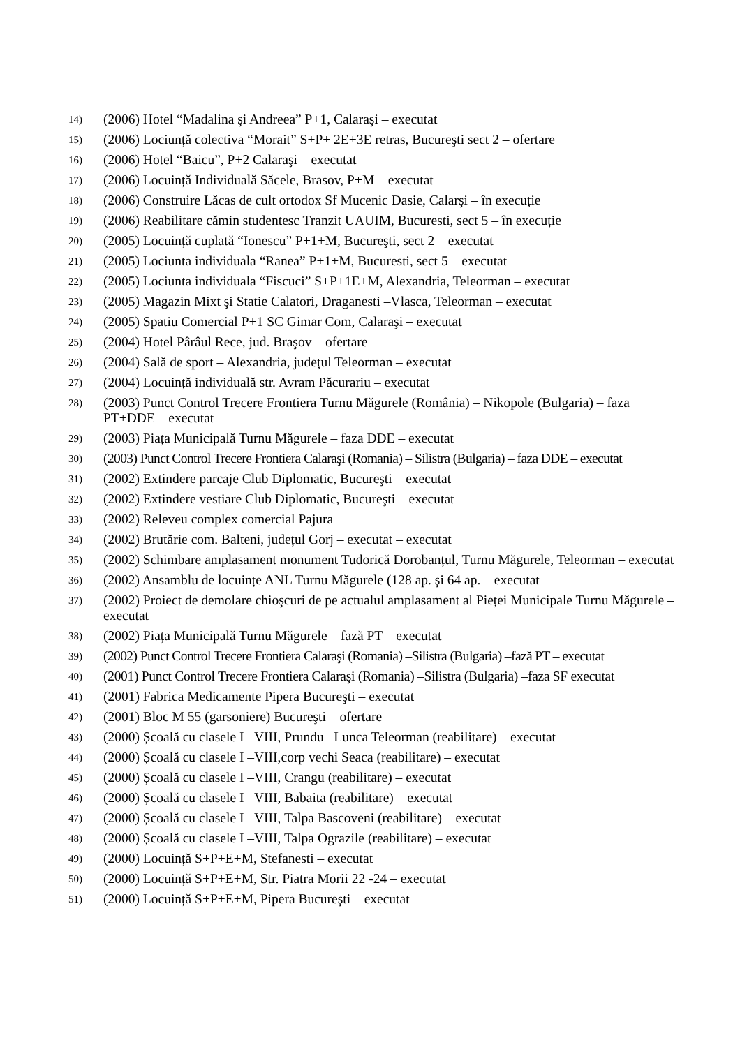14) (2006) Hotel “Madalina şi Andreea” P+1, Calaraşi – executat
15) (2006) Lociunță colectiva “Morait” S+P+ 2E+3E retras, Bucureşti sect 2 – ofertare
16) (2006) Hotel “Baicu”, P+2 Calaraşi – executat
17) (2006) Locuință Individuală Săcele, Brasov, P+M – executat
18) (2006) Construire Lăcas de cult ortodox Sf Mucenic Dasie, Calarşi – în execuție
19) (2006) Reabilitare cămin studentesc Tranzit UAUIM, Bucuresti, sect 5 – în execuție
20) (2005) Locuință cuplată “Ionescu” P+1+M, Bucureşti, sect 2 – executat
21) (2005) Lociunta individuala “Ranea” P+1+M, Bucuresti, sect 5 – executat
22) (2005) Lociunta individuala “Fiscuci” S+P+1E+M, Alexandria, Teleorman – executat
23) (2005) Magazin Mixt şi Statie Calatori, Draganesti –Vlasca, Teleorman – executat
24) (2005) Spatiu Comercial P+1 SC Gimar Com, Calaraşi – executat
25) (2004) Hotel Pârâul Rece, jud. Braşov – ofertare
26) (2004) Sală de sport – Alexandria, județul Teleorman – executat
27) (2004) Locuință individuală str. Avram Păcurariu – executat
28) (2003) Punct Control Trecere Frontiera Turnu Măgurele (România) – Nikopole (Bulgaria) – faza PT+DDE – executat
29) (2003) Piața Municipală Turnu Măgurele – faza DDE – executat
30) (2003) Punct Control Trecere Frontiera Calaraşi (Romania) – Silistra (Bulgaria) – faza DDE – executat
31) (2002) Extindere parcaje Club Diplomatic, Bucureşti – executat
32) (2002) Extindere vestiare Club Diplomatic, Bucureşti – executat
33) (2002) Releveu complex comercial Pajura
34) (2002) Brutărie com. Balteni, județul Gorj – executat – executat
35) (2002) Schimbare amplasament monument Tudorică Dorobanțul, Turnu Măgurele, Teleorman – executat
36) (2002) Ansamblu de locuințe ANL Turnu Măgurele (128 ap. şi 64 ap. – executat
37) (2002) Proiect de demolare chioşcuri de pe actualul amplasament al Pieței Municipale Turnu Măgurele – executat
38) (2002) Piața Municipală Turnu Măgurele – fază PT – executat
39) (2002) Punct Control Trecere Frontiera Calaraşi (Romania) –Silistra (Bulgaria) –fază PT – executat
40) (2001) Punct Control Trecere Frontiera Calaraşi (Romania) –Silistra (Bulgaria) –faza SF executat
41) (2001) Fabrica Medicamente Pipera Bucureşti – executat
42) (2001) Bloc M 55 (garsoniere) Bucureşti – ofertare
43) (2000) Școală cu clasele I –VIII, Prundu –Lunca Teleorman (reabilitare) – executat
44) (2000) Școală cu clasele I –VIII,corp vechi Seaca (reabilitare) – executat
45) (2000) Școală cu clasele I –VIII, Crangu (reabilitare) – executat
46) (2000) Școală cu clasele I –VIII, Babaita (reabilitare) – executat
47) (2000) Școală cu clasele I –VIII, Talpa Bascoveni (reabilitare) – executat
48) (2000) Școală cu clasele I –VIII, Talpa Ograzile (reabilitare) – executat
49) (2000) Locuință S+P+E+M, Stefanesti – executat
50) (2000) Locuință S+P+E+M, Str. Piatra Morii 22 -24 – executat
51) (2000) Locuință S+P+E+M, Pipera Bucureşti – executat